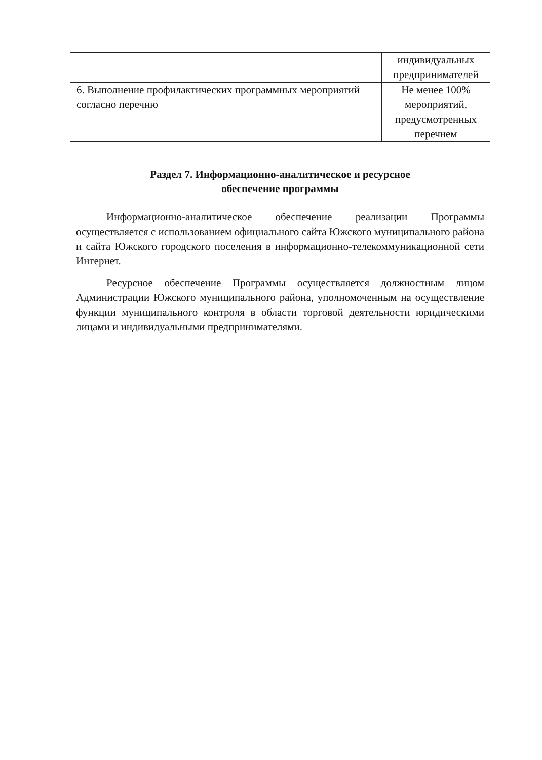| | индивидуальных предпринимателей |
| 6. Выполнение профилактических программных мероприятий согласно перечню | Не менее 100% мероприятий, предусмотренных перечнем |
Раздел 7. Информационно-аналитическое и ресурсное
обеспечение программы
Информационно-аналитическое обеспечение реализации Программы осуществляется с использованием официального сайта Южского муниципального района и сайта Южского городского поселения в информационно-телекоммуникационной сети Интернет.
Ресурсное обеспечение Программы осуществляется должностным лицом Администрации Южского муниципального района, уполномоченным на осуществление функции муниципального контроля в области торговой деятельности юридическими лицами и индивидуальными предпринимателями.